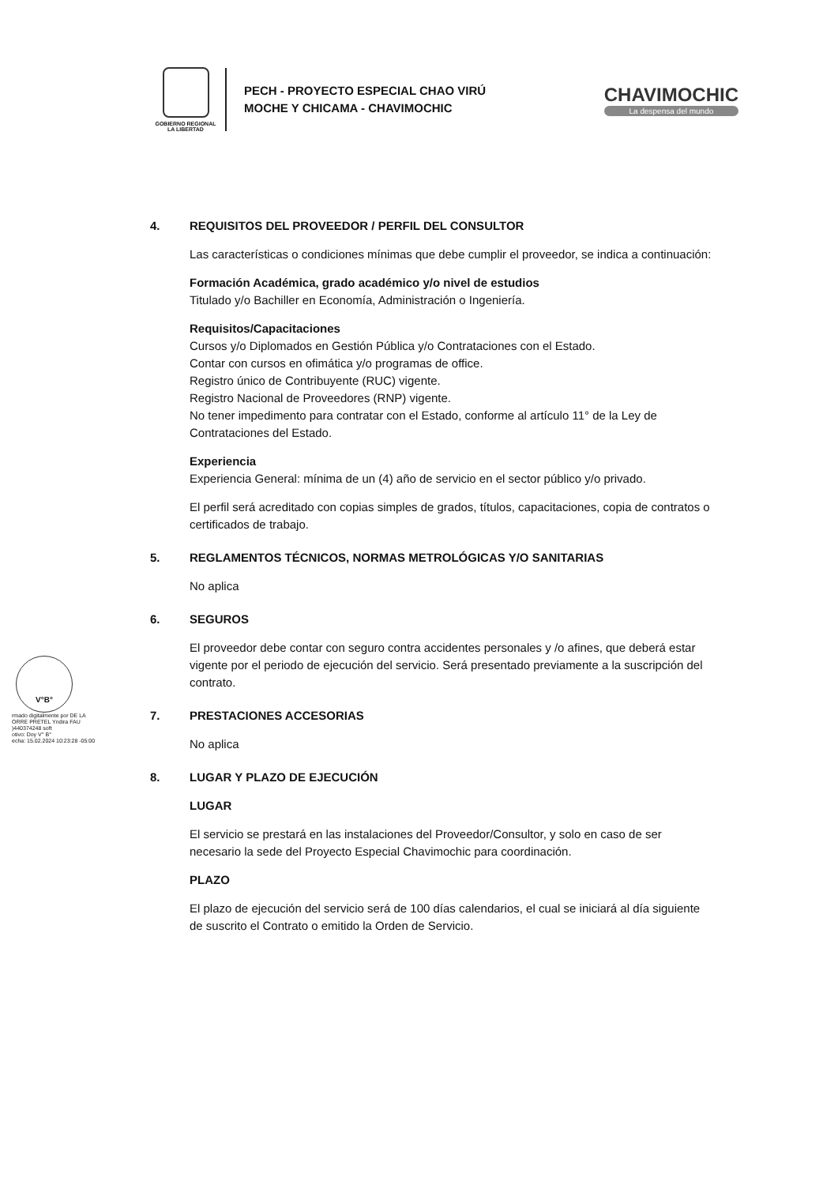GOBIERNO REGIONAL
LA LIBERTAD
PECH - PROYECTO ESPECIAL CHAO VIRÚ
MOCHE Y CHICAMA - CHAVIMOCHIC
CHAVIMOCHIC
La despensa del mundo
4. REQUISITOS DEL PROVEEDOR / PERFIL DEL CONSULTOR
Las características o condiciones mínimas que debe cumplir el proveedor, se indica a continuación:
Formación Académica, grado académico y/o nivel de estudios
Titulado y/o Bachiller en Economía, Administración o Ingeniería.
Requisitos/Capacitaciones
Cursos y/o Diplomados en Gestión Pública y/o Contrataciones con el Estado.
Contar con cursos en ofimática y/o programas de office.
Registro único de Contribuyente (RUC) vigente.
Registro Nacional de Proveedores (RNP) vigente.
No tener impedimento para contratar con el Estado, conforme al artículo 11° de la Ley de Contrataciones del Estado.
Experiencia
Experiencia General: mínima de un (4) año de servicio en el sector público y/o privado.
El perfil será acreditado con copias simples de grados, títulos, capacitaciones, copia de contratos o certificados de trabajo.
5. REGLAMENTOS TÉCNICOS, NORMAS METROLÓGICAS Y/O SANITARIAS
No aplica
6. SEGUROS
El proveedor debe contar con seguro contra accidentes personales y /o afines, que deberá estar vigente por el periodo de ejecución del servicio. Será presentado previamente a la suscripción del contrato.
7. PRESTACIONES ACCESORIAS
No aplica
8. LUGAR Y PLAZO DE EJECUCIÓN
LUGAR
El servicio se prestará en las instalaciones del Proveedor/Consultor, y solo en caso de ser necesario la sede del Proyecto Especial Chavimochic para coordinación.
PLAZO
El plazo de ejecución del servicio será de 100 días calendarios, el cual se iniciará al día siguiente de suscrito el Contrato o emitido la Orden de Servicio.
V°B°
rmado digitalmente por DE LA
ORRE PRETEL Yndira FAU
)440374248 soft
otivo: Doy V° B°
echa: 15.02.2024 10:23:28 -05:00